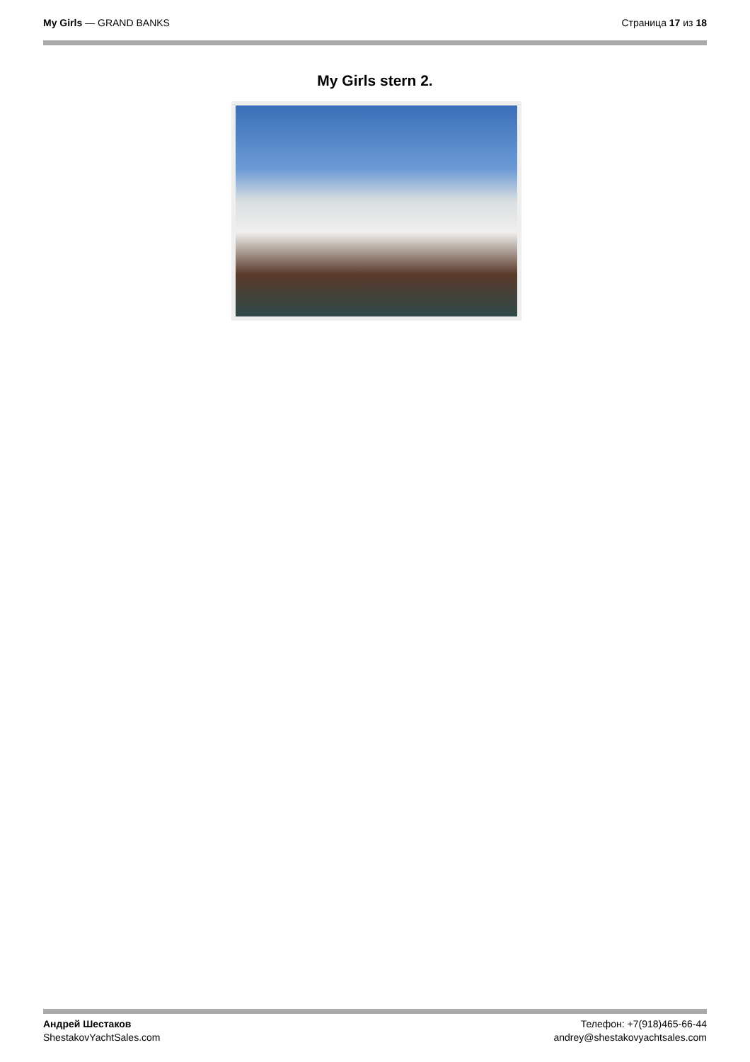My Girls — GRAND BANKS Страница 17 из 18
My Girls stern 2.
Андрей Шестаков
ShestakovYachtSales.com
Телефон: +7(918)465-66-44
andrey@shestakovyachtsales.com